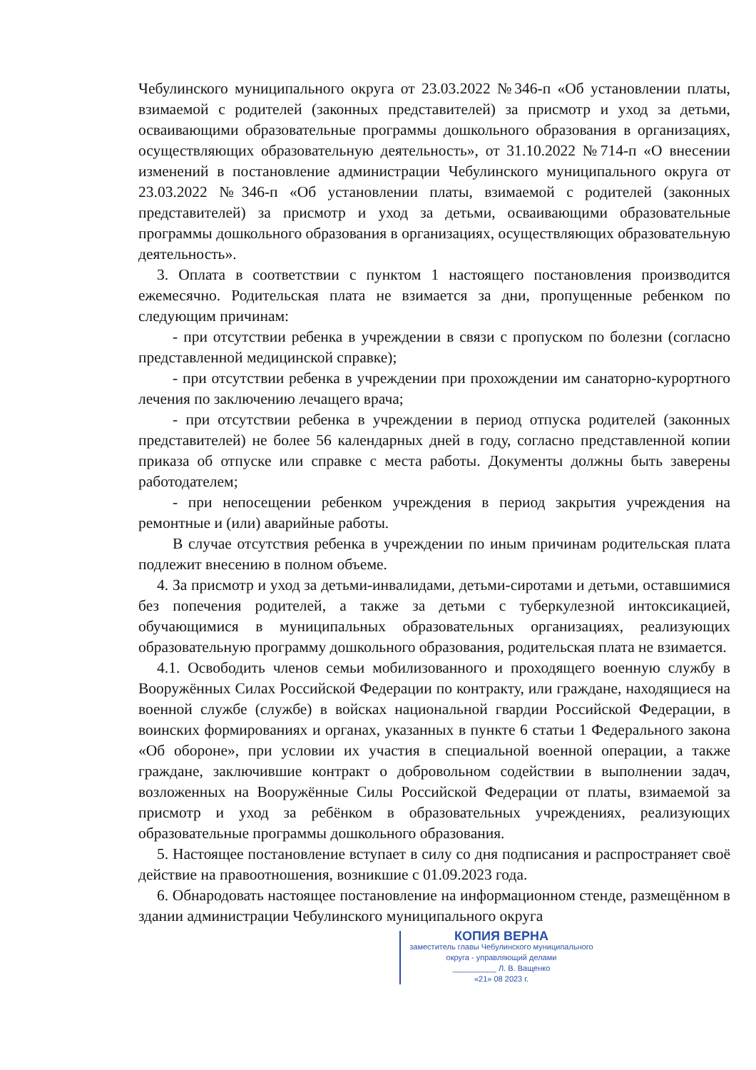Чебулинского муниципального округа от 23.03.2022 №346-п «Об установлении платы, взимаемой с родителей (законных представителей) за присмотр и уход за детьми, осваивающими образовательные программы дошкольного образования в организациях, осуществляющих образовательную деятельность», от 31.10.2022 №714-п «О внесении изменений в постановление администрации Чебулинского муниципального округа от 23.03.2022 №346-п «Об установлении платы, взимаемой с родителей (законных представителей) за присмотр и уход за детьми, осваивающими образовательные программы дошкольного образования в организациях, осуществляющих образовательную деятельность».
3. Оплата в соответствии с пунктом 1 настоящего постановления производится ежемесячно. Родительская плата не взимается за дни, пропущенные ребенком по следующим причинам:
- при отсутствии ребенка в учреждении в связи с пропуском по болезни (согласно представленной медицинской справке);
- при отсутствии ребенка в учреждении при прохождении им санаторно-курортного лечения по заключению лечащего врача;
- при отсутствии ребенка в учреждении в период отпуска родителей (законных представителей) не более 56 календарных дней в году, согласно представленной копии приказа об отпуске или справке с места работы. Документы должны быть заверены работодателем;
- при непосещении ребенком учреждения в период закрытия учреждения на ремонтные и (или) аварийные работы.
В случае отсутствия ребенка в учреждении по иным причинам родительская плата подлежит внесению в полном объеме.
4. За присмотр и уход за детьми-инвалидами, детьми-сиротами и детьми, оставшимися без попечения родителей, а также за детьми с туберкулезной интоксикацией, обучающимися в муниципальных образовательных организациях, реализующих образовательную программу дошкольного образования, родительская плата не взимается.
4.1. Освободить членов семьи мобилизованного и проходящего военную службу в Вооружённых Силах Российской Федерации по контракту, или граждане, находящиеся на военной службе (службе) в войсках национальной гвардии Российской Федерации, в воинских формированиях и органах, указанных в пункте 6 статьи 1 Федерального закона «Об обороне», при условии их участия в специальной военной операции, а также граждане, заключившие контракт о добровольном содействии в выполнении задач, возложенных на Вооружённые Силы Российской Федерации от платы, взимаемой за присмотр и уход за ребёнком в образовательных учреждениях, реализующих образовательные программы дошкольного образования.
5. Настоящее постановление вступает в силу со дня подписания и распространяет своё действие на правоотношения, возникшие с 01.09.2023 года.
6. Обнародовать настоящее постановление на информационном стенде, размещённом в здании администрации Чебулинского муниципального округа
КОПИЯ ВЕРНА
заместитель главы Чебулинского муниципального округа - управляющий делами
__________ Л. В. Ващенко
«21» 08 2023 г.